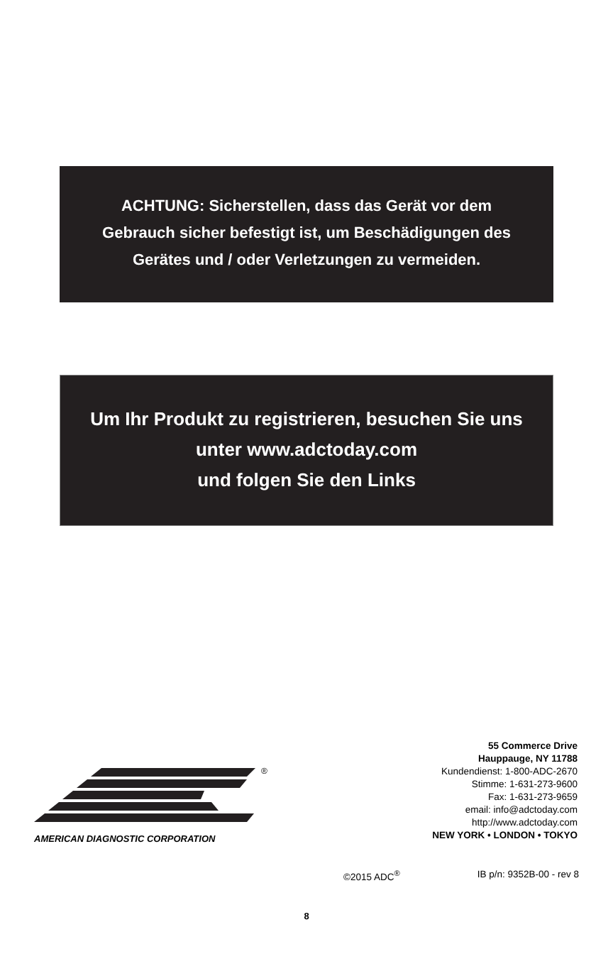ACHTUNG: Sicherstellen, dass das Gerät vor dem
Gebrauch sicher befestigt ist, um Beschädigungen des
Gerätes und / oder Verletzungen zu vermeiden.
Um Ihr Produkt zu registrieren, besuchen Sie uns
unter www.adctoday.com
und folgen Sie den Links
®
AMERICAN DIAGNOSTIC CORPORATION
55 Commerce Drive
Hauppauge, NY 11788
Kundendienst: 1-800-ADC-2670
Stimme: 1-631-273-9600
Fax: 1-631-273-9659
email: info@adctoday.com
http://www.adctoday.com
NEW YORK • LONDON • TOKYO
©2015 ADC<sup>®</sup> IB p/n: 9352B-00 - rev 8
8